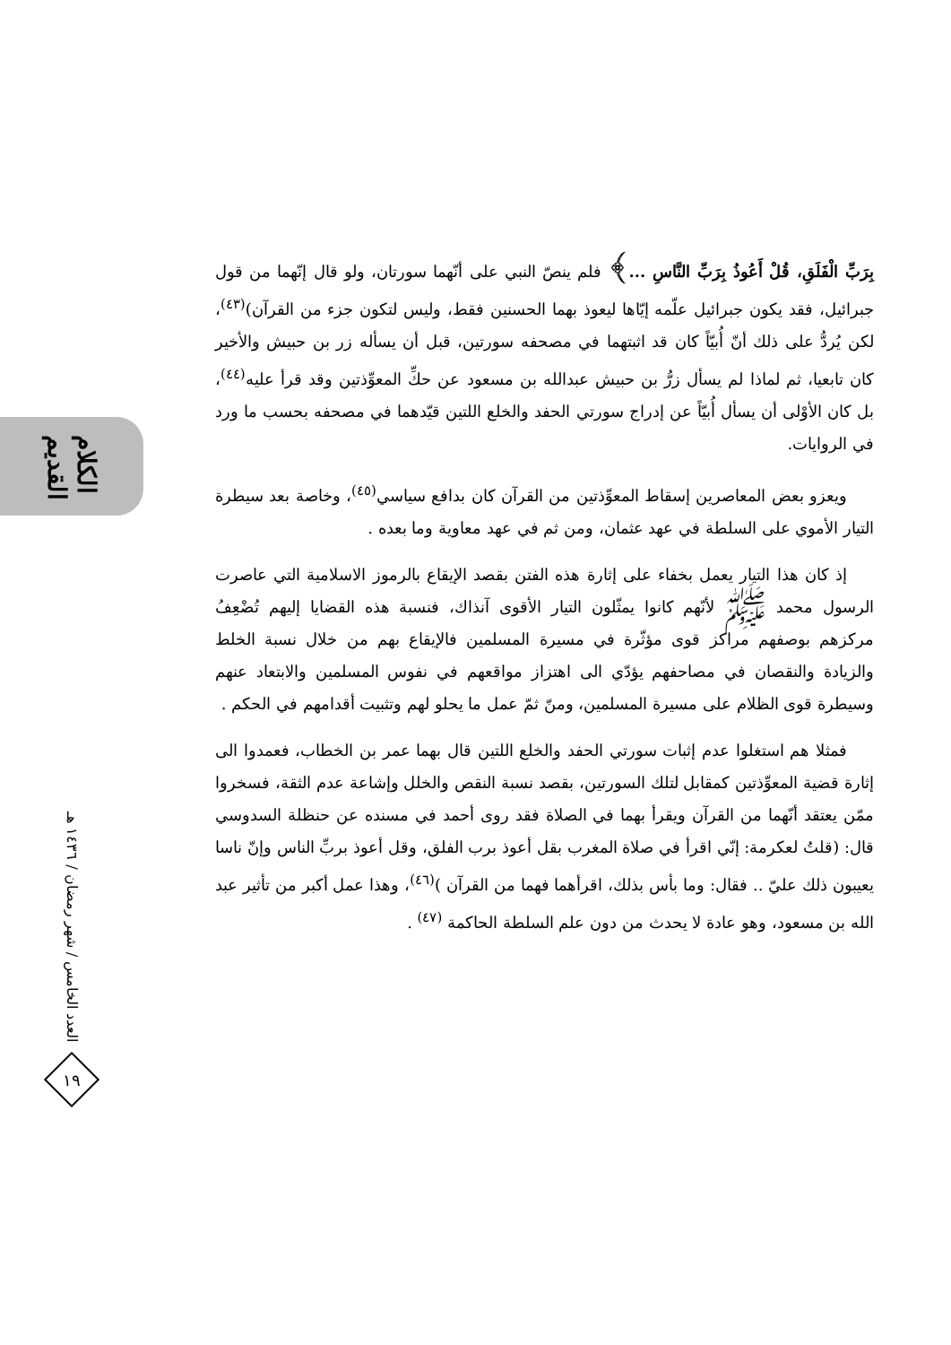الكلام القديم
العدد الخامس / شهر رمضان / ١٤٣٦ هـ
١٩
بِرَبِّ الْفَلَقِ، قُلْ أَعُوذُ بِرَبِّ النَّاسِ ...﴾ فلم ينصّ النبي على أنّهما سورتان، ولو قال إنّهما من قول جبرائيل، فقد يكون جبرائيل علّمه إيّاها ليعوذ بهما الحسنين فقط، وليس لتكون جزء من القرآن)<sup>(٤٣)</sup>، لكن يُردُّ على ذلك أنّ أُبيّاً كان قد اثبتهما في مصحفه سورتين، قبل أن يسأله زر بن حبيش والأخير كان تابعيا، ثم لماذا لم يسأل زرُّ بن حبيش عبدالله بن مسعود عن حكِّ المعوِّذتين وقد قرأ عليه<sup>(٤٤)</sup>، بل كان الأوْلى أن يسأل أُبيّاً عن إدراج سورتي الحفد والخلع اللتين قيّدهما في مصحفه بحسب ما ورد في الروايات.
ويعزو بعض المعاصرين إسقاط المعوِّذتين من القرآن كان بدافع سياسي<sup>(٤٥)</sup>، وخاصة بعد سيطرة التيار الأموي على السلطة في عهد عثمان، ومن ثم في عهد معاوية وما بعده .
إذ كان هذا التيار يعمل بخفاء على إثارة هذه الفتن بقصد الإيقاع بالرموز الاسلامية التي عاصرت الرسول محمد ﷺ لأنّهم كانوا يمثّلون التيار الأقوى آنذاك، فنسبة هذه القضايا إليهم تُضْعِفُ مركزهم بوصفهم مراكز قوى مؤثّرة في مسيرة المسلمين فالإيقاع بهم من خلال نسبة الخلط والزيادة والنقصان في مصاحفهم يؤدّي الى اهتزاز مواقعهم في نفوس المسلمين والابتعاد عنهم وسيطرة قوى الظلام على مسيرة المسلمين، ومنّ ثمّ عمل ما يحلو لهم وتثبيت أقدامهم في الحكم .
فمثلا هم استغلوا عدم إثبات سورتي الحفد والخلع اللتين قال بهما عمر بن الخطاب، فعمدوا الى إثارة قضية المعوِّذتين كمقابل لتلك السورتين، بقصد نسبة النقص والخلل وإشاعة عدم الثقة، فسخروا ممّن يعتقد أنّهما من القرآن ويقرأ بهما في الصلاة فقد روى أحمد في مسنده عن حنظلة السدوسي قال: (قلتُ لعكرمة: إنّي اقرأ في صلاة المغرب بقل أعوذ برب الفلق، وقل أعوذ بربِّ الناس وإنّ ناسا يعيبون ذلك عليّ .. فقال: وما بأس بذلك، اقرأهما فهما من القرآن )<sup>(٤٦)</sup>، وهذا عمل أكبر من تأثير عبد الله بن مسعود، وهو عادة لا يحدث من دون علم السلطة الحاكمة <sup>(٤٧)</sup> .